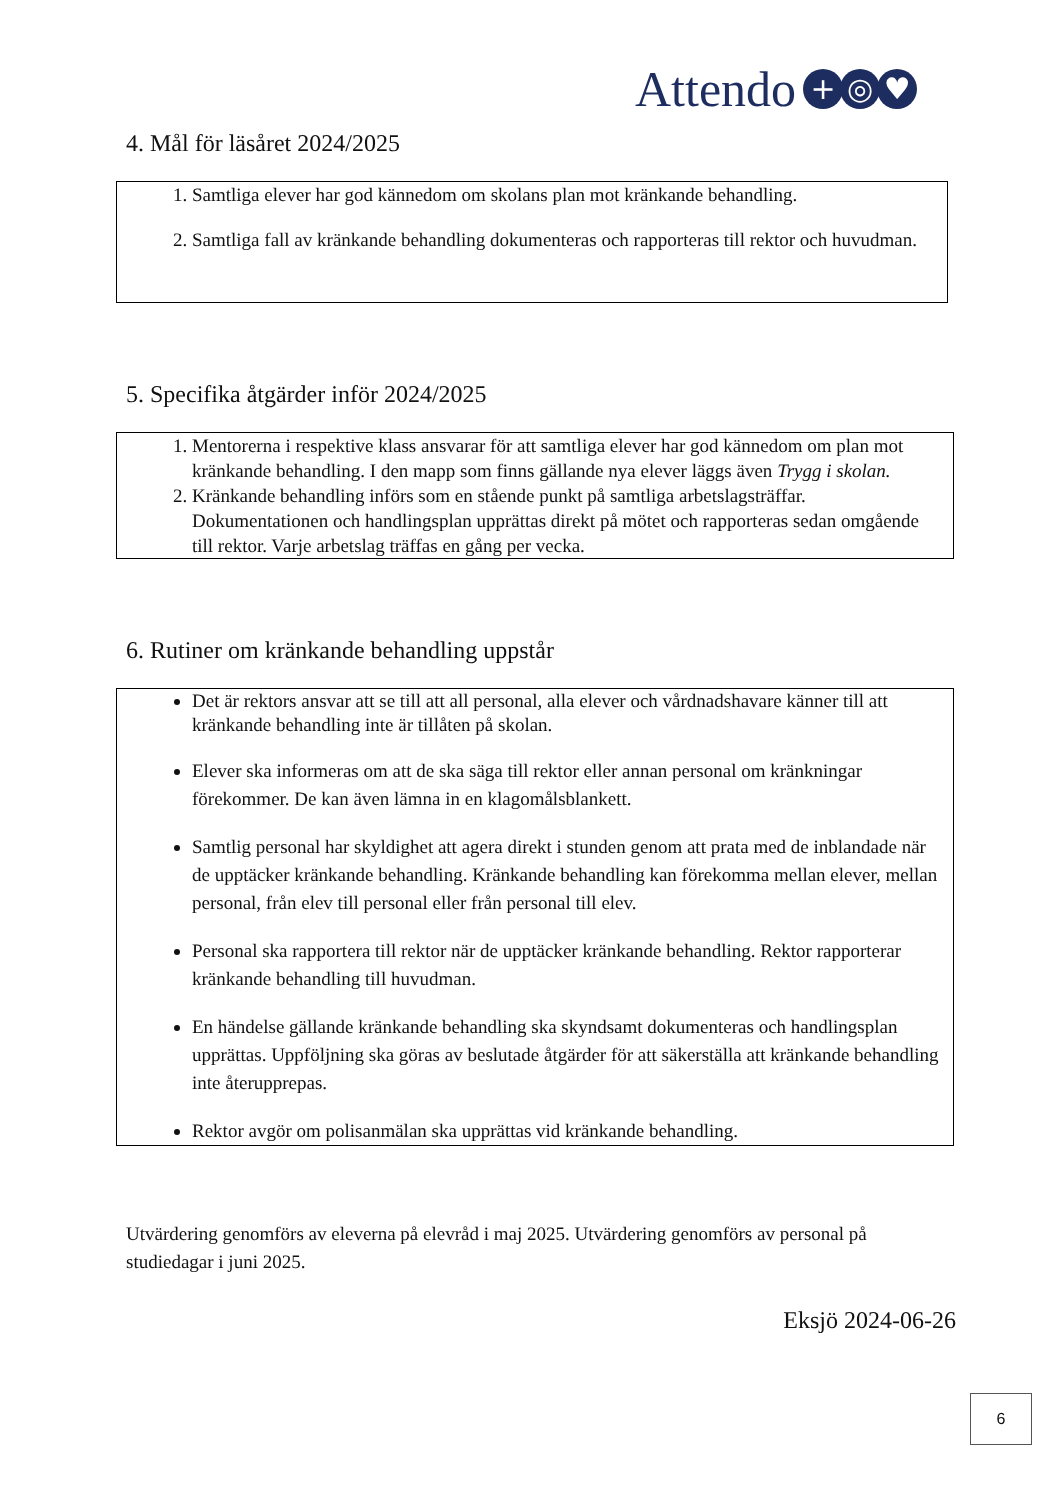Attendo + ◎ ♥
4. Mål för läsåret 2024/2025
1. Samtliga elever har god kännedom om skolans plan mot kränkande behandling.
2. Samtliga fall av kränkande behandling dokumenteras och rapporteras till rektor och huvudman.
5. Specifika åtgärder inför 2024/2025
1. Mentorerna i respektive klass ansvarar för att samtliga elever har god kännedom om plan mot kränkande behandling. I den mapp som finns gällande nya elever läggs även Trygg i skolan.
2. Kränkande behandling införs som en stående punkt på samtliga arbetslagsträffar. Dokumentationen och handlingsplan upprättas direkt på mötet och rapporteras sedan omgående till rektor. Varje arbetslag träffas en gång per vecka.
6. Rutiner om kränkande behandling uppstår
Det är rektors ansvar att se till att all personal, alla elever och vårdnadshavare känner till att kränkande behandling inte är tillåten på skolan.
Elever ska informeras om att de ska säga till rektor eller annan personal om kränkningar förekommer. De kan även lämna in en klagomålsblankett.
Samtlig personal har skyldighet att agera direkt i stunden genom att prata med de inblandade när de upptäcker kränkande behandling. Kränkande behandling kan förekomma mellan elever, mellan personal, från elev till personal eller från personal till elev.
Personal ska rapportera till rektor när de upptäcker kränkande behandling. Rektor rapporterar kränkande behandling till huvudman.
En händelse gällande kränkande behandling ska skyndsamt dokumenteras och handlingsplan upprättas. Uppföljning ska göras av beslutade åtgärder för att säkerställa att kränkande behandling inte återupprepas.
Rektor avgör om polisanmälan ska upprättas vid kränkande behandling.
Utvärdering genomförs av eleverna på elevråd i maj 2025. Utvärdering genomförs av personal på studiedagar i juni 2025.
Eksjö 2024-06-26
6